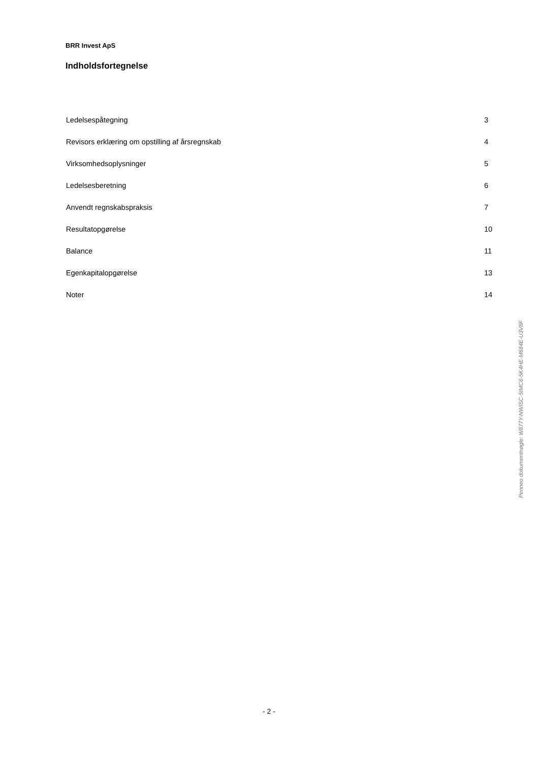BRR Invest ApS
Indholdsfortegnelse
Ledelsespåtegning 3
Revisors erklæring om opstilling af årsregnskab 4
Virksomhedsoplysninger 5
Ledelsesberetning 6
Anvendt regnskabspraksis 7
Resultatopgørelse 10
Balance 11
Egenkapitalopgørelse 13
Noter 14
Penneo dokumentnøgle: W877Y-NWISC-5IMC6-5K4HE-M684E-U3V8F
- 2 -